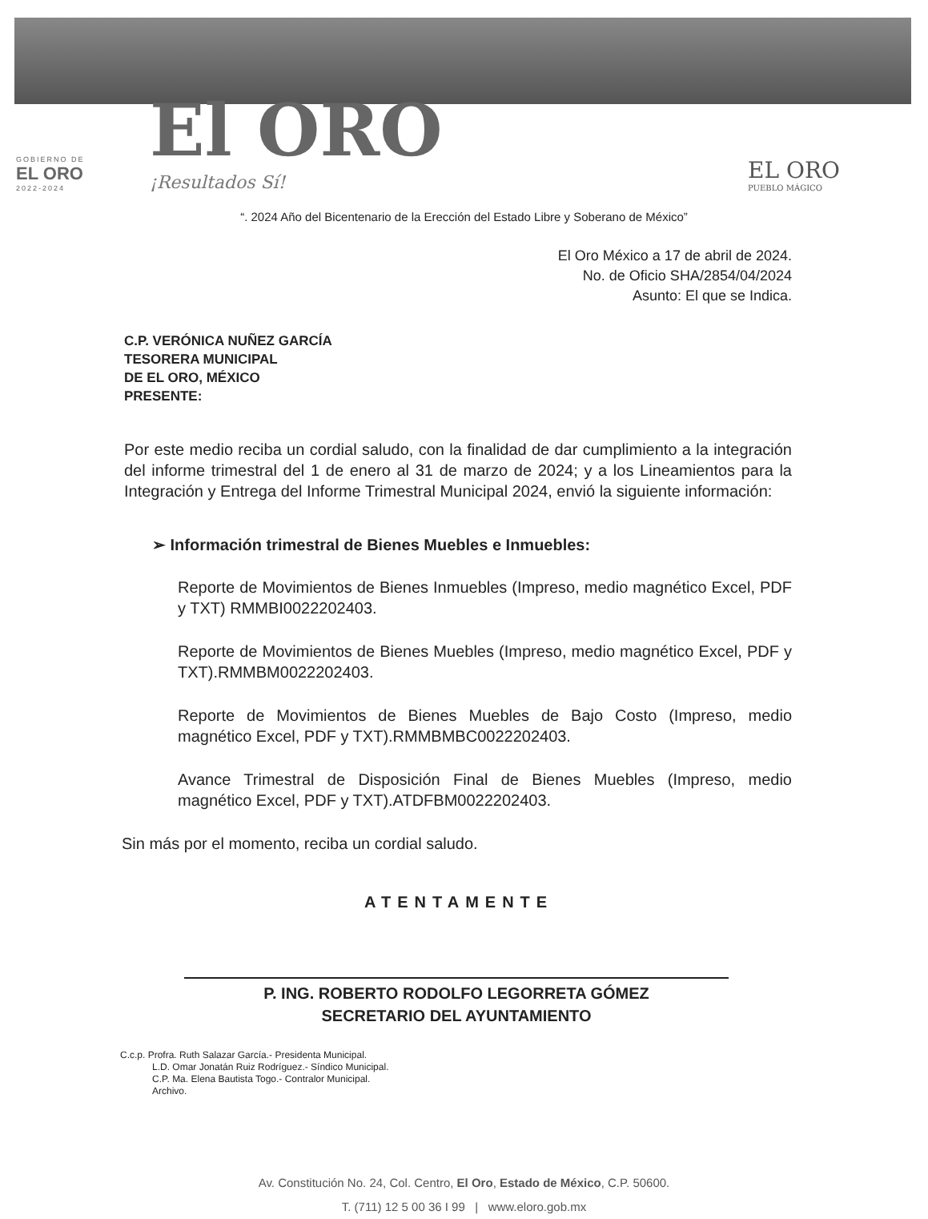GOBIERNO DE
EL ORO
2022-2024
El ORO
¡Resultados Sí!
EL ORO
PUEBLO MÁGICO
“. 2024 Año del Bicentenario de la Erección del Estado Libre y Soberano de México”
El Oro México a 17 de abril de 2024.
No. de Oficio SHA/2854/04/2024
Asunto: El que se Indica.
C.P. VERÓNICA NUÑEZ GARCÍA
TESORERA MUNICIPAL
DE EL ORO, MÉXICO
PRESENTE:
Por este medio reciba un cordial saludo, con la finalidad de dar cumplimiento a la integración del informe trimestral del 1 de enero al 31 de marzo de 2024; y a los Lineamientos para la Integración y Entrega del Informe Trimestral Municipal 2024, envió la siguiente información:
➢ Información trimestral de Bienes Muebles e Inmuebles:
Reporte de Movimientos de Bienes Inmuebles (Impreso, medio magnético Excel, PDF y TXT) RMMBI0022202403.
Reporte de Movimientos de Bienes Muebles (Impreso, medio magnético Excel, PDF y TXT).RMMBM0022202403.
Reporte de Movimientos de Bienes Muebles de Bajo Costo (Impreso, medio magnético Excel, PDF y TXT).RMMBMBC0022202403.
Avance Trimestral de Disposición Final de Bienes Muebles (Impreso, medio magnético Excel, PDF y TXT).ATDFBM0022202403.
Sin más por el momento, reciba un cordial saludo.
ATENTAMENTE
P. ING. ROBERTO RODOLFO LEGORRETA GÓMEZ
SECRETARIO DEL AYUNTAMIENTO
C.c.p. Profra. Ruth Salazar García.- Presidenta Municipal.
L.D. Omar Jonatán Ruiz Rodríguez.- Síndico Municipal.
C.P. Ma. Elena Bautista Togo.- Contralor Municipal.
Archivo.
Av. Constitución No. 24, Col. Centro, El Oro, Estado de México, C.P. 50600.
T. (711) 12 5 00 36 I 99 | www.eloro.gob.mx